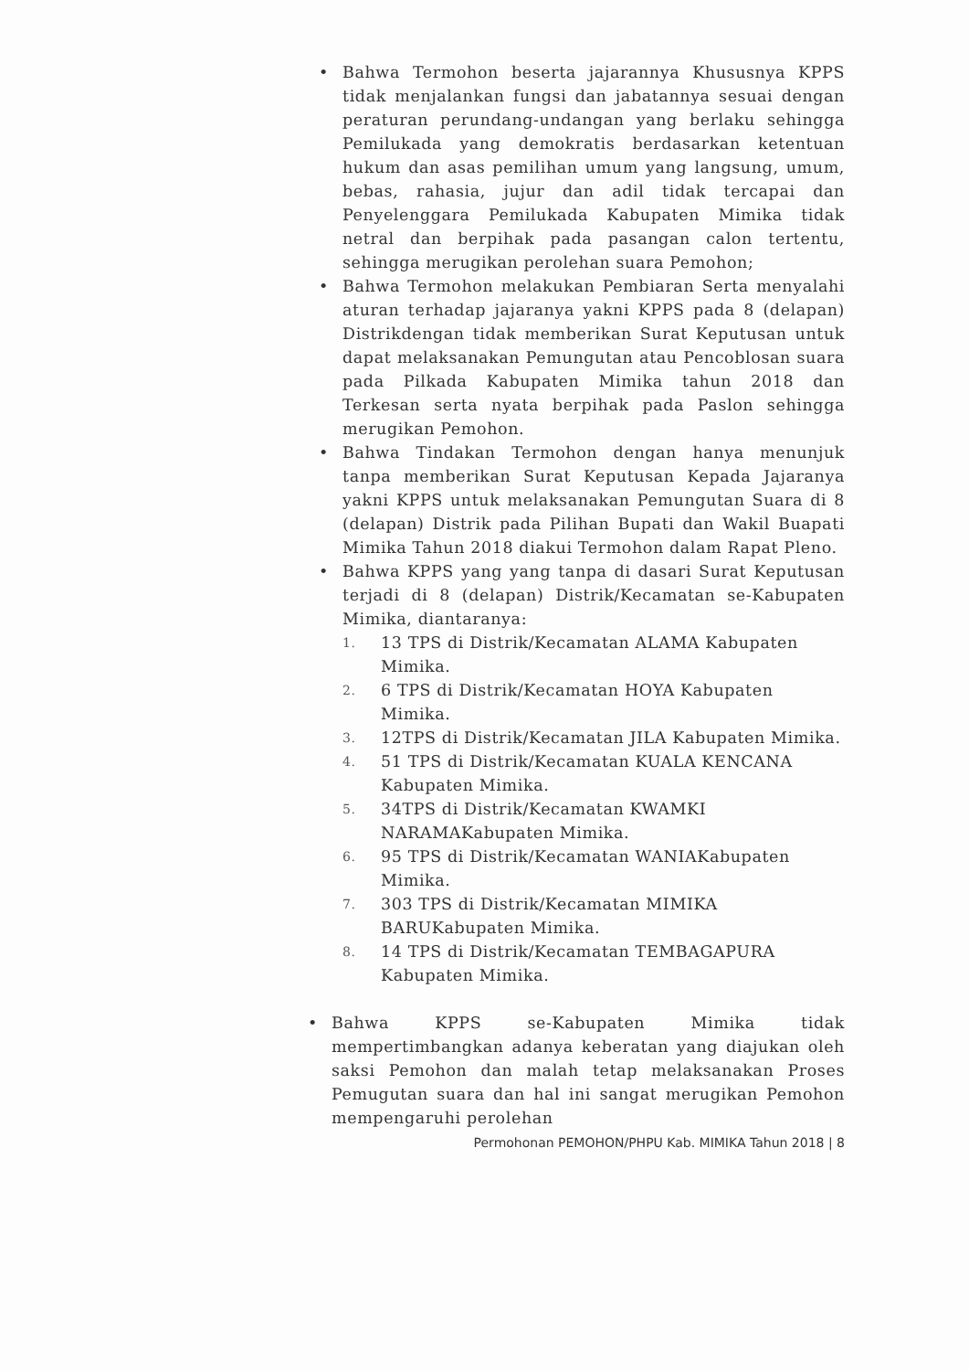Bahwa Termohon beserta jajarannya Khususnya KPPS tidak menjalankan fungsi dan jabatannya sesuai dengan peraturan perundang-undangan yang berlaku sehingga Pemilukada yang demokratis berdasarkan ketentuan hukum dan asas pemilihan umum yang langsung, umum, bebas, rahasia, jujur dan adil tidak tercapai dan Penyelenggara Pemilukada Kabupaten Mimika tidak netral dan berpihak pada pasangan calon tertentu, sehingga merugikan perolehan suara Pemohon;
Bahwa Termohon melakukan Pembiaran Serta menyalahi aturan terhadap jajaranya yakni KPPS pada 8 (delapan) Distrikdengan tidak memberikan Surat Keputusan untuk dapat melaksanakan Pemungutan atau Pencoblosan suara pada Pilkada Kabupaten Mimika tahun 2018 dan Terkesan serta nyata berpihak pada Paslon sehingga merugikan Pemohon.
Bahwa Tindakan Termohon dengan hanya menunjuk tanpa memberikan Surat Keputusan Kepada Jajaranya yakni KPPS untuk melaksanakan Pemungutan Suara di 8 (delapan) Distrik pada Pilihan Bupati dan Wakil Buapati Mimika Tahun 2018 diakui Termohon dalam Rapat Pleno.
Bahwa KPPS yang yang tanpa di dasari Surat Keputusan terjadi di 8 (delapan) Distrik/Kecamatan se-Kabupaten Mimika, diantaranya:
1. 13 TPS di Distrik/Kecamatan ALAMA Kabupaten Mimika.
2. 6 TPS di Distrik/Kecamatan HOYA Kabupaten Mimika.
3. 12TPS di Distrik/Kecamatan JILA Kabupaten Mimika.
4. 51 TPS di Distrik/Kecamatan KUALA KENCANA Kabupaten Mimika.
5. 34TPS di Distrik/Kecamatan KWAMKI NARAMAKabupaten Mimika.
6. 95 TPS di Distrik/Kecamatan WANIAKabupaten Mimika.
7. 303 TPS di Distrik/Kecamatan MIMIKA BARUKabupaten Mimika.
8. 14 TPS di Distrik/Kecamatan TEMBAGAPURA Kabupaten Mimika.
Bahwa KPPS se-Kabupaten Mimika tidak mempertimbangkan adanya keberatan yang diajukan oleh saksi Pemohon dan malah tetap melaksanakan Proses Pemugutan suara dan hal ini sangat merugikan Pemohon mempengaruhi perolehan
Permohonan PEMOHON/PHPU Kab. MIMIKA Tahun 2018 | 8